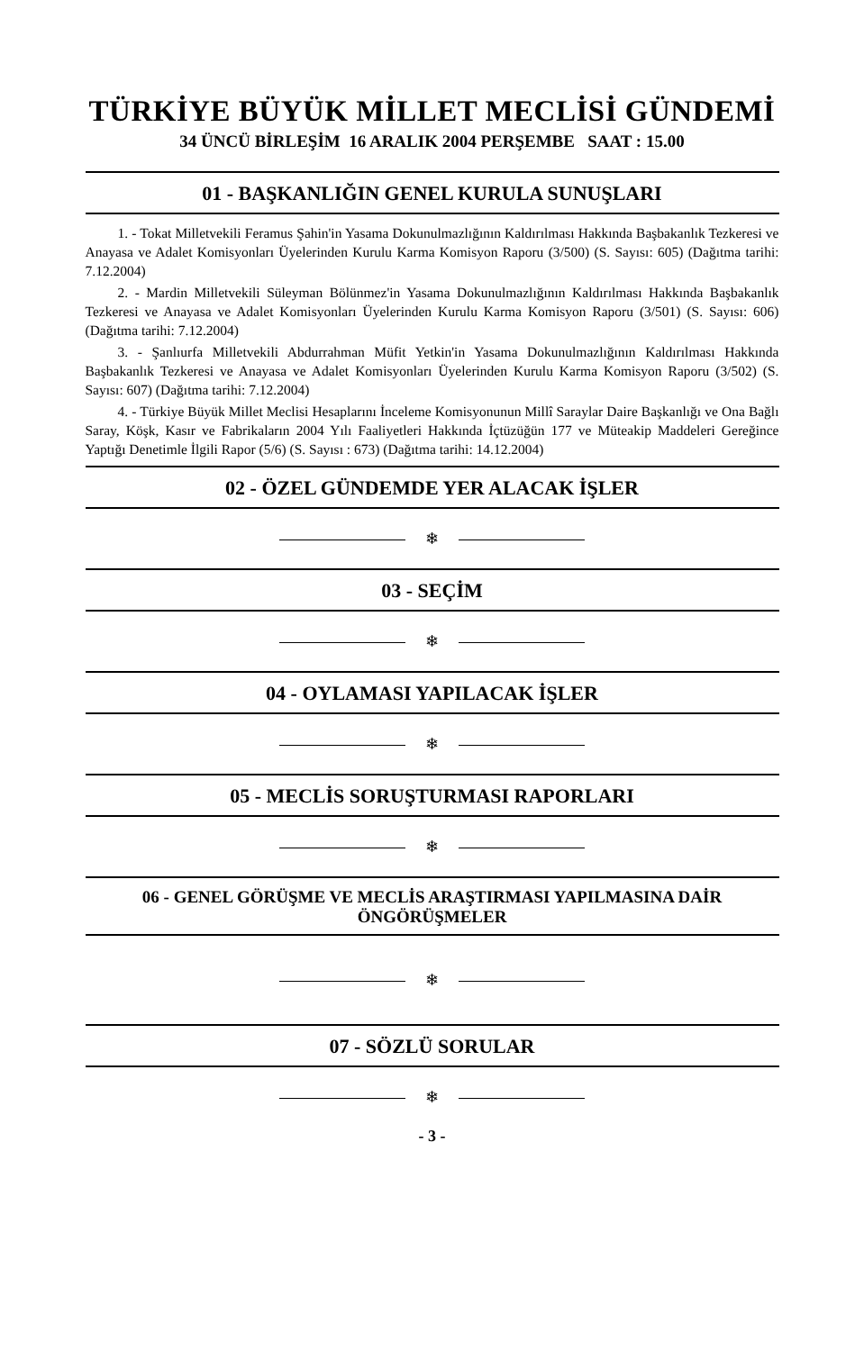TÜRKİYE BÜYÜK MİLLET MECLİSİ GÜNDEMİ
34 ÜNCÜ BİRLEŞİM 16 ARALIK 2004 PERŞEMBE SAAT : 15.00
01 - BAŞKANLIĞIN GENEL KURULA SUNUŞLARI
1. - Tokat Milletvekili Feramus Şahin'in Yasama Dokunulmazlığının Kaldırılması Hakkında Başbakanlık Tezkeresi ve Anayasa ve Adalet Komisyonları Üyelerinden Kurulu Karma Komisyon Raporu (3/500) (S. Sayısı: 605) (Dağıtma tarihi: 7.12.2004)
2. - Mardin Milletvekili Süleyman Bölünmez'in Yasama Dokunulmazlığının Kaldırılması Hakkında Başbakanlık Tezkeresi ve Anayasa ve Adalet Komisyonları Üyelerinden Kurulu Karma Komisyon Raporu (3/501) (S. Sayısı: 606) (Dağıtma tarihi: 7.12.2004)
3. - Şanlıurfa Milletvekili Abdurrahman Müfit Yetkin'in Yasama Dokunulmazlığının Kaldırılması Hakkında Başbakanlık Tezkeresi ve Anayasa ve Adalet Komisyonları Üyelerinden Kurulu Karma Komisyon Raporu (3/502) (S. Sayısı: 607) (Dağıtma tarihi: 7.12.2004)
4. - Türkiye Büyük Millet Meclisi Hesaplarını İnceleme Komisyonunun Millî Saraylar Daire Başkanlığı ve Ona Bağlı Saray, Köşk, Kasır ve Fabrikaların 2004 Yılı Faaliyetleri Hakkında İçtüzüğün 177 ve Müteakip Maddeleri Gereğince Yaptığı Denetimle İlgili Rapor (5/6) (S. Sayısı : 673) (Dağıtma tarihi: 14.12.2004)
02 - ÖZEL GÜNDEMDE YER ALACAK İŞLER
❄
03 - SEÇİM
❄
04 - OYLAMASI YAPILACAK İŞLER
❄
05 - MECLİS SORUŞTURMASI RAPORLARI
❄
06 - GENEL GÖRÜŞME VE MECLİS ARAŞTIRMASI YAPILMASINA DAİR ÖNGÖRÜŞMELER
❄
07 - SÖZLÜ SORULAR
❄
- 3 -